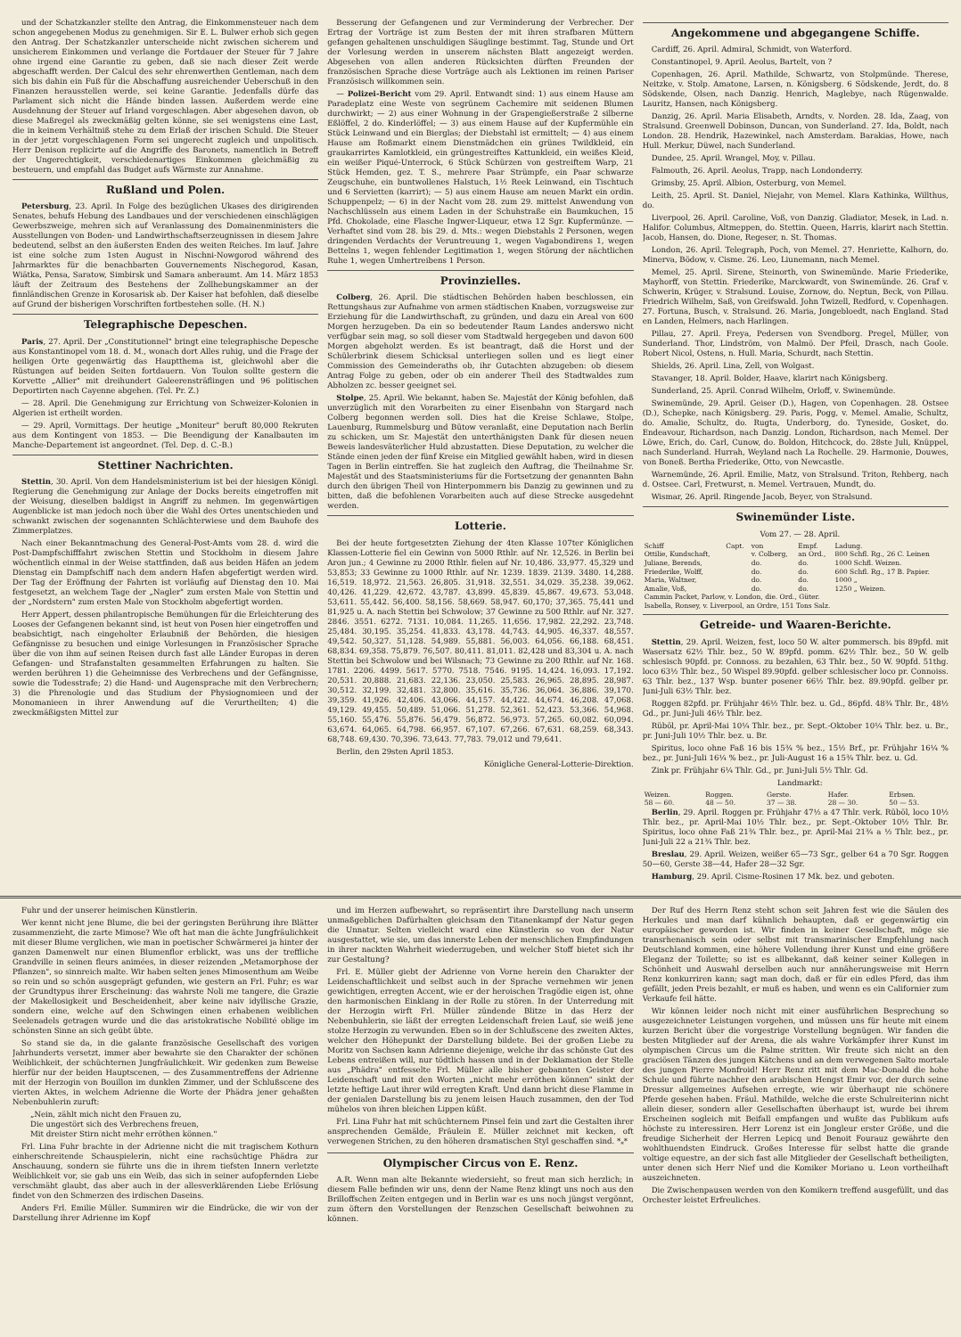und der Schatzkanzler stellte den Antrag, die Einkommensteuer nach dem schon angegebenen Modus zu genehmigen. Sir E. L. Bulwer erhob sich gegen den Antrag. Der Schatzkanzler unterscheide nicht zwischen sicherem und unsicherem Einkommen und verlange die Fortdauer der Steuer für 7 Jahre ohne irgend eine Garantie zu geben, daß sie nach dieser Zeit werde abgeschafft werden. Der Calcul des sehr ehrenwerthen Gentleman, nach dem sich bis dahin ein Fuß für die Abschaffung ausreichender Ueberschuß in den Finanzen herausstellen werde, sei keine Garantie. Jedenfalls dürfe das Parlament sich nicht die Hände binden lassen. Außerdem werde eine Ausdehnung der Steuer auf Irland vorgeschlagen. Aber abgesehen davon, ob diese Maßregel als zweckmäßig gelten könne, sie sei wenigstens eine Last, die in keinem Verhältniß stehe zu dem Erlaß der irischen Schuld. Die Steuer in der jetzt vorgeschlagenen Form sei ungerecht zugleich und unpolitisch. Herr Denison replicirte auf die Angriffe des Baronets, namentlich in Betreff der Ungerechtigkeit, verschiedenartiges Einkommen gleichmäßig zu besteuern, und empfahl das Budget aufs Wärmste zur Annahme.
Rußland und Polen.
Petersburg, 23. April. In Folge des bezüglichen Ukases des dirigirenden Senates, behufs Hebung des Landbaues und der verschiedenen einschlägigen Gewerbszweige, mehren sich auf Veranlassung des Domainenministers die Ausstellungen von Boden- und Landwirthschaftserzeugnissen in diesem Jahre bedeutend, selbst an den äußersten Enden des weiten Reiches. Im lauf. Jahre ist eine solche zum 1sten August in Nischni-Nowgorod während des Jahrmarktes für die benachbarten Gouvernements Nischegorod, Kasan, Wiätka, Pensa, Saratow, Simbirsk und Samara anberaumt. Am 14. März 1853 läuft der Zeitraum des Bestehens der Zollhebungskammer an der finnländischen Grenze in Korosarisk ab. Der Kaiser hat befohlen, daß dieselbe auf Grund der bisherigen Vorschriften fortbestehen solle. (H. N.)
Telegraphische Depeschen.
Paris, 27. April. Der „Constitutionnel" bringt eine telegraphische Depesche aus Konstantinopel vom 18. d. M., wonach dort Alles ruhig, und die Frage der heiligen Orte gegenwärtig das Hauptthema ist, gleichwohl aber die Rüstungen auf beiden Seiten fortdauern. Von Toulon sollte gestern die Korvette „Allier" mit dreihundert Galeerensträflingen und 96 politischen Deportirten nach Cayenne abgehen. (Tel. Pr. Z.)
— 28. April. Die Genehmigung zur Errichtung von Schweizer-Kolonien in Algerien ist ertheilt worden.
— 29. April, Vormittags. Der heutige „Moniteur" beruft 80,000 Rekruten aus dem Kontingent von 1853. — Die Beendigung der Kanalbauten im Manche-Departement ist angeordnet. (Tel. Dep. d. C.-B.)
Stettiner Nachrichten.
Stettin, 30. April. Von dem Handelsministerium ist bei der hiesigen Königl. Regierung die Genehmigung zur Anlage der Docks bereits eingetroffen mit der Weisung, dieselben baldigst in Angriff zu nehmen. Im gegenwärtigen Augenblicke ist man jedoch noch über die Wahl des Ortes unentschieden und schwankt zwischen der sogenannten Schlächterwiese und dem Bauhofe des Zimmerplatzes.
Nach einer Bekanntmachung des General-Post-Amts vom 28. d. wird die Post-Dampfschifffahrt zwischen Stettin und Stockholm in diesem Jahre wöchentlich einmal in der Weise stattfinden, daß aus beiden Häfen an jedem Dienstag ein Dampfschiff nach dem andern Hafen abgefertigt werden wird. Der Tag der Eröffnung der Fahrten ist vorläufig auf Dienstag den 10. Mai festgesetzt, an welchem Tage der „Nagler" zum ersten Male von Stettin und der „Nordstern" zum ersten Male von Stockholm abgefertigt worden.
Herr Appert, dessen philantropische Bemühungen für die Erleichterung des Looses der Gefangenen bekannt sind, ist heut von Posen hier eingetroffen und beabsichtigt, nach eingeholter Erlaubniß der Behörden, die hiesigen Gefängnisse zu besuchen und einige Vorlesungen in Französischer Sprache über die von ihm auf seinen Reisen durch fast alle Länder Europas in deren Gefangen- und Strafanstalten gesammelten Erfahrungen zu halten. Sie werden berühren 1) die Geheimnisse des Verbrechens und der Gefängnisse, sowie die Todesstrafe; 2) die Hand- und Augensprache mit den Verbrechern; 3) die Phrenologie und das Studium der Physiognomieen und der Monomanieen in ihrer Anwendung auf die Verurtheilten; 4) die zweckmäßigsten Mittel zur
Besserung der Gefangenen und zur Verminderung der Verbrecher. Der Ertrag der Vorträge ist zum Besten der mit ihren strafbaren Müttern gefangen gehaltenen unschuldigen Säuglinge bestimmt. Tag, Stunde und Ort der Vorlesung werden in unserem nächsten Blatt angezeigt werden. Abgesehen von allen anderen Rücksichten dürften Freunden der französischen Sprache diese Vorträge auch als Lektionen im reinen Pariser Französisch willkommen sein.
— Polizei-Bericht vom 29. April. Entwandt sind: 1) aus einem Hause am Paradeplatz eine Weste von segrünem Cachemire mit seidenen Blumen durchwirkt; — 2) aus einer Wohnung in der Grapengießerstraße 2 silberne Eßlöffel, 2 do. Kinderlöffel; — 3) aus einem Hause auf der Kupfermühle ein Stück Leinwand und ein Bierglas; der Diebstahl ist ermittelt; — 4) aus einem Hause am Roßmarkt einem Dienstmädchen ein grünes Twildkleid, ein graukarrirtes Kamlotkleid, ein grüngestreiftes Kattunkleid, ein weißes Kleid, ein weißer Piqué-Unterrock, 6 Stück Schürzen von gestreiftem Warp, 21 Stück Hemden, gez. T. S., mehrere Paar Strümpfe, ein Paar schwarze Zeugschuhe, ein buntwollenes Halstuch, 1½ Reek Leinwand, ein Tischtuch und 6 Servietten (karrirt); — 5) aus einem Hause am neuen Markt ein ordin. Schuppenpelz; — 6) in der Nacht vom 28. zum 29. mittelst Anwendung von Nachschlüsseln aus einem Laden in der Schuhstraße ein Baumkuchen, 15 Pfd. Chokolade, eine Flasche Ingwer-Liqueur, etwa 12 Sgr. Kupfermünze. — Verhaftet sind vom 28. bis 29. d. Mts.: wegen Diebstahls 2 Personen, wegen dringenden Verdachts der Veruntreuung 1, wegen Vagabondirens 1, wegen Bettelns 1, wegen fehlender Legitimation 1, wegen Störung der nächtlichen Ruhe 1, wegen Umhertreibens 1 Person.
Provinzielles.
Colberg, 26. April. Die städtischen Behörden haben beschlossen, ein Rettungshaus zur Aufnahme von armen städtischen Knaben, vorzugsweise zur Erziehung für die Landwirthschaft, zu gründen, und dazu ein Areal von 600 Morgen herzugeben. Da ein so bedeutender Raum Landes anderswo nicht verfügbar sein mag, so soll dieser vom Stadtwald hergegeben und davon 600 Morgen abgeholzt werden. Es ist beantragt, daß die Horst und der Schülerbrink diesem Schicksal unterliegen sollen und es liegt einer Commission des Gemeinderaths ob, ihr Gutachten abzugeben: ob diesem Antrag Folge zu geben, oder ob ein anderer Theil des Stadtwaldes zum Abholzen zc. besser geeignet sei.
Stolpe, 25. April. Wie bekannt, haben Se. Majestät der König befohlen, daß unverzüglich mit den Vorarbeiten zu einer Eisenbahn von Stargard nach Colberg begonnen werden soll. Dies hat die Kreise Schlawe, Stolpe, Lauenburg, Rummelsburg und Bütow veranlaßt, eine Deputation nach Berlin zu schicken, um Sr. Majestät den unterthänigsten Dank für diesen neuen Beweis landesväterlicher Huld abzustatten. Diese Deputation, zu welcher die Stände einen jeden der fünf Kreise ein Mitglied gewählt haben, wird in diesen Tagen in Berlin eintreffen. Sie hat zugleich den Auftrag, die Theilnahme Sr. Majestät und des Staatsministeriums für die Fortsetzung der genannten Bahn durch den übrigen Theil von Hinterpommern bis Danzig zu gewinnen und zu bitten, daß die befohlenen Vorarbeiten auch auf diese Strecke ausgedehnt werden.
Lotterie.
Bei der heute fortgesetzten Ziehung der 4ten Klasse 107ter Königlichen Klassen-Lotterie fiel ein Gewinn von 5000 Rthlr. auf Nr. 12,526. in Berlin bei Aron jun.; 4 Gewinne zu 2000 Rthlr. fielen auf Nr. 10,486. 33,977. 45,329 und 53,853; 33 Gewinne zu 1000 Rthlr. auf Nr. 1239. 1839. 2139. 3480. 14,288. 16,519. 18,972. 21,563. 26,805. 31,918. 32,551. 34,029. 35,238. 39,062. 40,426. 41,229. 42,672. 43,787. 43,899. 45,839. 45,867. 49,673. 53,048. 53,611. 55,442. 56,400. 58,156. 58,669. 58,947. 60,170; 37,365. 75,441 und 81,925 u. A. nach Stettin bei Schwolow; 37 Gewinne zu 500 Rthlr. auf Nr. 327. 2846. 3551. 6272. 7131. 10,084. 11,265. 11,656. 17,982. 22,292. 23,748. 25,484. 30,195. 35,254. 41,833. 43,178. 44,743. 44,905. 46,337. 48,557. 49,542. 50,327. 51,128. 54,989. 55,881. 56,003. 64,056. 66,188. 68,451. 68,834. 69,358. 75,879. 76,507. 80,411. 81,011. 82,428 und 83,304 u. A. nach Stettin bei Schwolow und bei Wilsnach; 73 Gewinne zu 200 Rthlr. auf Nr. 168. 1781. 2206. 4499. 5617. 5770. 7518. 7546. 9195. 14,424. 16,093. 17,192. 20,531. 20,888. 21,683. 22,136. 23,050. 25,583. 26,965. 28,895. 28,987. 30,512. 32,199. 32,481. 32,800. 35,616. 35,736. 36,064. 36,886. 39,170. 39,359. 41,926. 42,406. 43,066. 44,157. 44,422. 44,674. 46,208. 47,068. 49,129. 49,455. 50,489. 51,066. 51,278. 52,361. 52,423. 53,366. 54,968. 55,160. 55,476. 55,876. 56,479. 56,872. 56,973. 57,265. 60,082. 60,094. 63,674. 64,065. 64,798. 66,957. 67,107. 67,266. 67,631. 68,259. 68,343. 68,748. 69,430. 70,396. 73,643. 77,783. 79,012 und 79,641.
Berlin, den 29sten April 1853.
Königliche General-Lotterie-Direktion.
Angekommene und abgegangene Schiffe.
Cardiff, 26. April. Admiral, Schmidt, von Waterford.
Constantinopel, 9. April. Aeolus, Bartelt, von ?
Copenhagen, 26. April. Mathilde, Schwartz, von Stolpmünde. Therese, Neitzke, v. Stolp. Amatone, Larsen, n. Königsberg. 6 Södskende, Jerdt, do. 8 Södskende, Olsen, nach Danzig. Henrich, Maglebye, nach Rügenwalde. Lauritz, Hansen, nach Königsberg.
Danzig, 26. April. Maria Elisabeth, Arndts, v. Norden. 28. Ida, Zaag, von Stralsund. Greenwell Dobinson, Duncan, von Sunderland. 27. Ida, Boldt, nach London. 28. Hendrik, Hazewinkel, nach Amsterdam. Barakias, Howe, nach Hull. Merkur, Düwel, nach Sunderland.
Dundee, 25. April. Wrangel, Moy, v. Pillau.
Falmouth, 26. April. Aeolus, Trapp, nach Londonderry.
Grimsby, 25. April. Albion, Osterburg, von Memel.
Leith, 25. April. St. Daniel, Niejahr, von Memel. Klara Kathinka, Willthus, do.
Liverpool, 26. April. Caroline, Voß, von Danzig. Gladiator, Mesek, in Lad. n. Halifor. Columbus, Altmeppen, do. Stettin. Queen, Harris, klarirt nach Stettin. Jacob, Hansen, do. Dione, Regeser, n. St. Thomas.
London, 26. April. Telegraph, Poch, von Memel. 27. Henriette, Kalhorn, do. Minerva, Bödow, v. Cisme. 26. Leo, Liunemann, nach Memel.
Memel, 25. April. Sirene, Steinorth, von Swinemünde. Marie Friederike, Mayhorff, von Stettin. Friederike, Marckwardt, von Swinemünde. 26. Graf v. Schwerin, Krüger, v. Stralsund. Louise, Zornow, do. Neptun, Beck, von Pillau. Friedrich Wilhelm, Saß, von Greifswald. John Twizell, Redford, v. Copenhagen. 27. Fortuna, Busch, v. Stralsund. 26. Maria, Jongebloedt, nach England. Stad en Landen, Helmers, nach Harlingen.
Pillau, 27. April. Freya, Pedersen von Svendborg. Pregel, Müller, von Sunderland. Thor, Lindström, von Malmö. Der Pfeil, Drasch, nach Goole. Robert Nicol, Ostens, n. Hull. Maria, Schurdt, nach Stettin.
Shields, 26. April. Lina, Zell, von Wolgast.
Stavanger, 18. April. Bolder, Haave, klarirt nach Königsberg.
Sunderland, 25. April. Conrad Wilhelm, Orloff, v. Swinemünde.
Swinemünde, 29. April. Geiser (D.), Hagen, von Copenhagen. 28. Ostsee (D.), Schepke, nach Königsberg. 29. Paris, Pogg, v. Memel. Amalie, Schultz, do. Amalie, Schultz, do. Rugta, Underborg, do. Tyneside, Gosket, do. Endeavour, Richardson, nach Danzig. London, Richardson, nach Memel. Der Löwe, Erich, do. Carl, Cunow, do. Boldon, Hitchcock, do. 28ste Juli, Knüppel, nach Sunderland. Hurrah, Weyland nach La Rochelle. 29. Harmonie, Douwes, von Boneß. Bertha Friederike, Otto, von Newcastle.
Warnemünde, 26. April. Emilie, Matz, von Stralsund. Triton, Rehberg, nach d. Ostsee. Carl, Fretwurst, n. Memel. Vertrauen, Mundt, do.
Wismar, 26. April. Ringende Jacob, Beyer, von Stralsund.
Swinemünder Liste.
Vom 27. — 28. April.
| Schiff | Capt. | von | Empf. | Ladung. |
| --- | --- | --- | --- | --- |
| Ottilie, Kundschaft, | | v. Colberg, | an Ord., | 800 Schfl. Rg., 26 C. Leinen |
| Juliane, Berends, | | do. | do. | 1000 Schfl. Weizen. |
| Friederike, Wolff, | | do. | do. | 600 Schfl. Rg., 17 B. Papier. |
| Maria, Waltner, | | do. | do. | 1000 „ |
| Amalie, Voß, | | do. | do. | 1250 „ Weizen. |
| Cammin Packet, Parlow, v. London, die. Ord., Güter. | | | | |
| Isabella, Ronsey, v. Liverpool, an Ordre, 151 Tons Salz. | | | | |
Getreide- und Waaren-Berichte.
Stettin, 29. April. Weizen, fest, loco 50 W. alter pommersch. bis 89pfd. mit Wasersatz 62½ Thlr. bez., 50 W. 89pfd. pomm. 62½ Thlr. bez., 50 W. gelb schlesisch 90pfd. pr. Connoss. zu bezahlen, 63 Thlr. bez., 50 W. 90pfd. 51thg. loco 63½ Thlr. bez., 50 Wispel 89.90pfd. gelber schlesischer loco pr. Connoiss. 63 Thlr. bez., 137 Wsp. bunter posener 66½ Thlr. bez. 89.90pfd. gelber pr. Juni-Juli 63½ Thlr. bez.
Roggen 82pfd. pr. Frühjahr 46½ Thlr. bez. u. Gd., 86pfd. 48¾ Thlr. Br., 48½ Gd., pr. Juni-Juli 46½ Thlr. bez.
Rüböl, pr. April-Mai 10¼ Thlr. bez., pr. Sept.-Oktober 10¼ Thlr. bez. u. Br., pr. Juni-Juli 10½ Thlr. bez. u. Br.
Spiritus, loco ohne Faß 16 bis 15¾ % bez., 15½ Brf., pr. Frühjahr 16¼ % bez., pr. Juni-Juli 16¼ % bez., pr. Juli-August 16 a 15¾ Thlr. bez. u. Gd.
Zink pr. Frühjahr 6¼ Thlr. Gd., pr. Juni-Juli 5½ Thlr. Gd.
Landmarkt:
| Weizen. | Roggen. | Gerste. | Hafer. | Erbsen. |
| --- | --- | --- | --- | --- |
| 58 — 60. | 48 — 50. | 37 — 38. | 28 — 30. | 50 — 53. |
Berlin, 29. April. Roggen pr. Frühjahr 47½ a 47 Thlr. verk. Rüböl, loco 10½ Thlr. bez., pr. April-Mai 10½ Thlr. bez., pr. Sept.-Oktober 10½ Thlr. Br. Spiritus, loco ohne Faß 21¾ Thlr. bez., pr. April-Mai 21¾ a ½ Thlr. bez., pr. Juni-Juli 22 a 21¾ Thlr. bez.
Breslau, 29. April. Weizen, weißer 65—73 Sgr., gelber 64 a 70 Sgr. Roggen 50—60, Gerste 38—44, Hafer 28—32 Sgr.
Hamburg, 29. April. Cisme-Rosinen 17 Mk. bez. und geboten.
Fuhr und der unserer heimischen Künstlerin.
Wer kennt nicht jene Blume, die bei der geringsten Berührung ihre Blätter zusammenzieht, die zarte Mimose? Wie oft hat man die ächte Jungfräulichkeit mit dieser Blume verglichen, wie man in poetischer Schwärmerei ja hinter der ganzen Damenwelt nur einen Blumenflor erblickt, was uns der treffliche Grandville in seinen fleurs animées, in dieser reizenden „Metamorphose der Pflanzen", so sinnreich malte. Wir haben selten jenes Mimosenthum am Weibe so rein und so schön ausgeprägt gefunden, wie gestern an Frl. Fuhr; es war der Grundtypus ihrer Erscheinung: das wahrste Noli me tangere, die Grazie der Makellosigkeit und Bescheidenheit, aber keine naiv idyllische Grazie, sondern eine, welche auf den Schwingen einen erhabenen weiblichen Seelenadels getragen wurde und die das aristokratische Nobilité oblige im schönsten Sinne an sich geübt übte.
So stand sie da, in die galante französische Gesellschaft des vorigen Jahrhunderts versetzt, immer aber bewahrte sie den Charakter der schönen Weiblichkeit, der schüchternen Jungfräulichkeit. Wir gedenken zum Beweise hierfür nur der beiden Hauptscenen, — des Zusammentreffens der Adrienne mit der Herzogin von Bouillon im dunklen Zimmer, und der Schlußscene des vierten Aktes, in welchem Adrienne die Worte der Phädra jener gehaßten Nebenbuhlerin zuruft:
„Nein, zählt mich nicht den Frauen zu,
Die ungestört sich des Verbrechens freuen,
Mit dreister Stirn nicht mehr erröthen können."
Frl. Lina Fuhr brachte in der Adrienne nicht die mit tragischem Kothurn einherschreitende Schauspielerin, nicht eine rachsüchtige Phädra zur Anschauung, sondern sie führte uns die in ihrem tiefsten Innern verletzte Weiblichkeit vor, sie gab uns ein Weib, das sich in seiner aufopfernden Liebe verschmäht glaubt, das aber auch in der allesverklärenden Liebe Erlösung findet von den Schmerzen des irdischen Daseins.
Anders Frl. Emilie Müller. Summiren wir die Eindrücke, die wir von der Darstellung ihrer Adrienne im Kopf
und im Herzen aufbewahrt, so repräsentirt ihre Darstellung nach unserm unmaßgeblichen Dafürhalten gleichsam den Titanenkampf der Natur gegen die Unnatur. Selten vielleicht ward eine Künstlerin so von der Natur ausgestattet, wie sie, um das innerste Leben der menschlichen Empfindungen in ihrer nackten Wahrheit wiederzugeben, und welcher Stoff bietet sich ihr zur Gestaltung?
Frl. E. Müller giebt der Adrienne von Vorne herein den Charakter der Leidenschaftlichkeit und selbst auch in der Sprache vernehmen wir jenen gewichtigen, erregten Accent, wie er der heroischen Tragödie eigen ist, ohne den harmonischen Einklang in der Rolle zu stören. In der Unterredung mit der Herzogin wirft Frl. Müller zündende Blitze in das Herz der Nebenbuhlerin, sie läßt der erregten Leidenschaft freien Lauf, sie weiß jene stolze Herzogin zu verwunden. Eben so in der Schlußscene des zweiten Aktes, welcher den Höhepunkt der Darstellung bildete. Bei der großen Liebe zu Moritz von Sachsen kann Adrienne diejenige, welche ihr das schönste Gut des Lebens entreißen will, nur tödtlich hassen und in der Deklamation der Stelle aus „Phädra" entfesselte Frl. Müller alle bisher gebannten Geister der Leidenschaft und mit den Worten „nicht mehr erröthen können" sinkt der letzte heftige Laut ihrer wild erregten Kraft. Und dann bricht diese Flamme in der genialen Darstellung bis zu jenem leisen Hauch zusammen, den der Tod mühelos von ihren bleichen Lippen küßt.
Frl. Lina Fuhr hat mit schüchternem Pinsel fein und zart die Gestalten ihrer ansprechenden Gemälde, Fräulein E. Müller zeichnet mit kecken, oft verwegenen Strichen, zu den höheren dramatischen Styl geschaffen sind. *<sub>*</sub>*
Olympischer Circus von E. Renz.
A.R. Wenn man alte Bekannte wiedersieht, so freut man sich herzlich; in diesem Falle befinden wir uns, denn der Name Renz klingt uns noch aus den Brilloffschen Zeiten entgegen und in Berlin war es uns noch jüngst vergönnt, zum öftern den Vorstellungen der Renzschen Gesellschaft beiwohnen zu können.
Der Ruf des Herrn Renz steht schon seit Jahren fest wie die Säulen des Herkules und man darf kühnlich behaupten, daß er gegenwärtig ein europäischer geworden ist. Wir finden in keiner Gesellschaft, möge sie transrhenanisch sein oder selbst mit transmarinischer Empfehlung nach Deutschland kommen, eine höhere Vollendung ihrer Kunst und eine größere Eleganz der Toilette; so ist es allbekannt, daß keiner seiner Kollegen in Schönheit und Auswahl derselben auch nur annäherungsweise mit Herrn Renz konkurriren kann; sagt man doch, daß er für ein edles Pferd, das ihm gefällt, jeden Preis bezahlt, er muß es haben, und wenn es ein Californier zum Verkaufe feil hätte.
Wir können leider noch nicht mit einer ausführlichen Besprechung so ausgezeichneter Leistungen vorgehen, und müssen uns für heute mit einem kurzen Bericht über die vorgestrige Vorstellung begnügen. Wir fanden die besten Mitglieder auf der Arena, die als wahre Vorkämpfer ihrer Kunst im olympischen Circus um die Palme stritten. Wir freute sich nicht an den graciösen Tänzen des jungen Kätchens und an dem verwegenen Salto mortale des jungen Pierre Monfroid! Herr Renz ritt mit dem Mac-Donald die hohe Schule und führte nachher den arabischen Hengst Emir vor, der durch seine Dressur allgemeines Aufsehen erregte, wie wir überhaupt nie schönere Pferde gesehen haben. Fräul. Mathilde, welche die erste Schulreiterinn nicht allein dieser, sondern aller Gesellschaften überhaupt ist, wurde bei ihrem Erscheinen sogleich mit Beifall empfangen und wußte das Publikum aufs höchste zu interessiren. Herr Lorenz ist ein Jongleur erster Größe, und die freudige Sicherheit der Herren Lepicq und Benoit Fourauz gewährte den wohlthuendsten Eindruck. Großes Interesse für selbst hatte die grande voltige equestre, an der sich fast alle Mitglieder der Gesellschaft betheiligten, unter denen sich Herr Nief und die Komiker Moriano u. Leon vortheilhaft auszeichneten.
Die Zwischenpausen werden von den Komikern treffend ausgefüllt, und das Orchester leistet Erfreuliches.